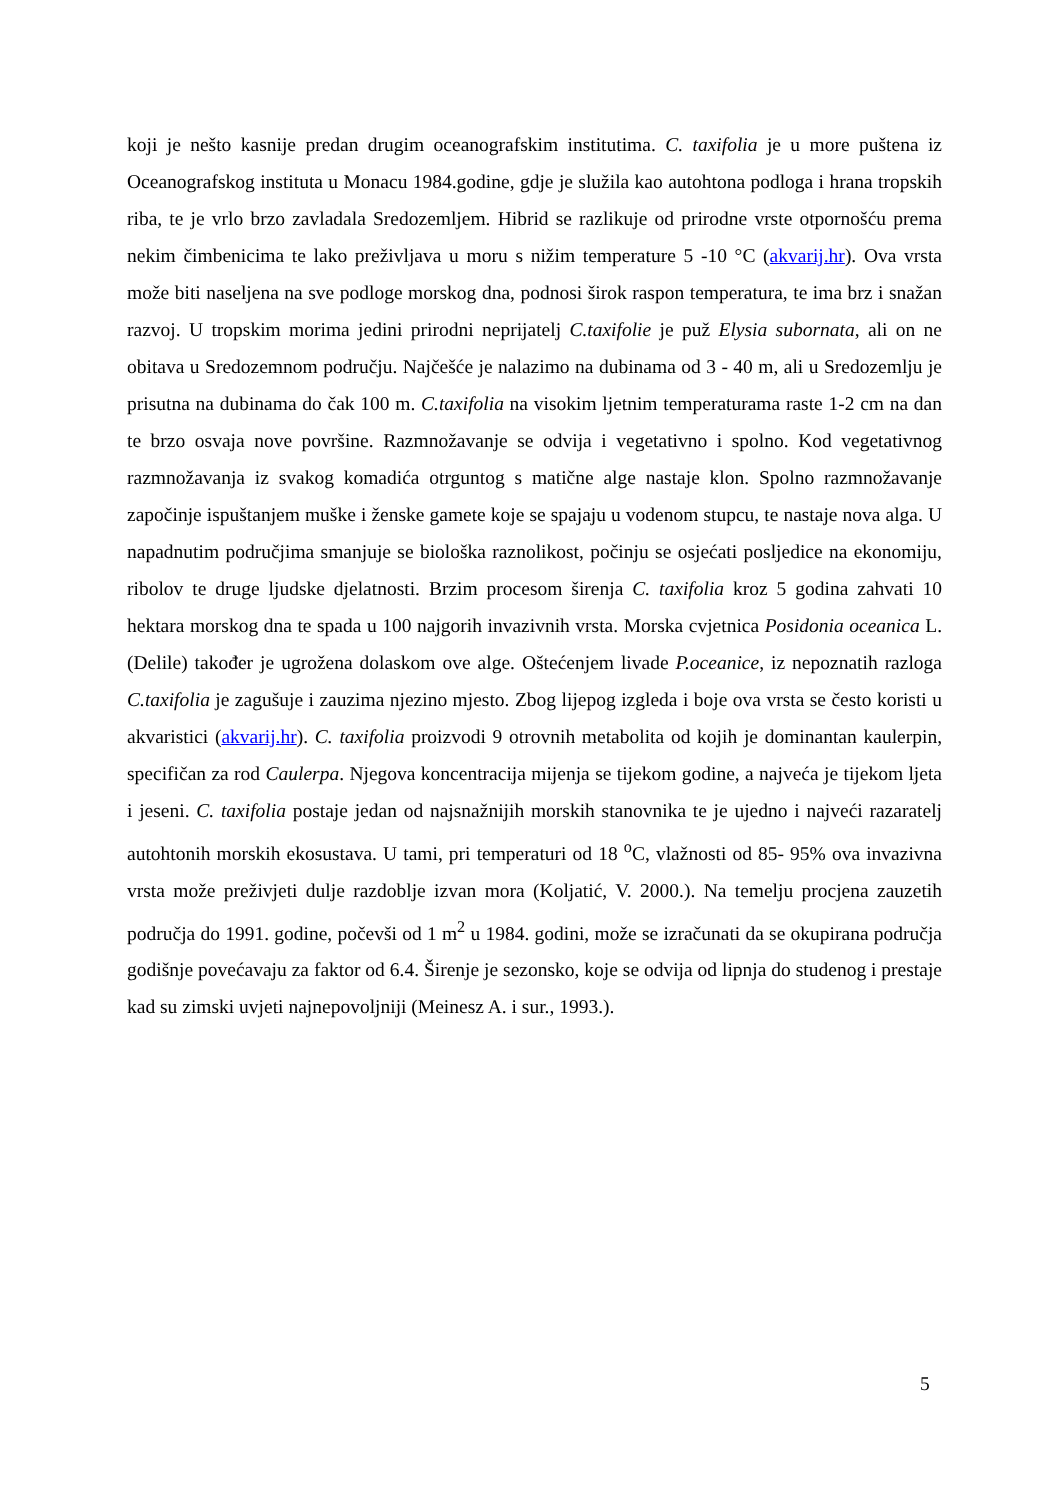koji je nešto kasnije predan drugim oceanografskim institutima. C. taxifolia je u more puštena iz Oceanografskog instituta u Monacu 1984.godine, gdje je služila kao autohtona podloga i hrana tropskih riba, te je vrlo brzo zavladala Sredozemljem. Hibrid se razlikuje od prirodne vrste otpornošću prema nekim čimbenicima te lako preživljava u moru s nižim temperature 5 -10 °C (akvarij.hr). Ova vrsta može biti naseljena na sve podloge morskog dna, podnosi širok raspon temperatura, te ima brz i snažan razvoj. U tropskim morima jedini prirodni neprijatelj C.taxifolie je puž Elysia subornata, ali on ne obitava u Sredozemnom području. Najčešće je nalazimo na dubinama od 3 - 40 m, ali u Sredozemlju je prisutna na dubinama do čak 100 m. C.taxifolia na visokim ljetnim temperaturama raste 1-2 cm na dan te brzo osvaja nove površine. Razmnožavanje se odvija i vegetativno i spolno. Kod vegetativnog razmnožavanja iz svakog komadića otrguntog s matične alge nastaje klon. Spolno razmnožavanje započinje ispuštanjem muške i ženske gamete koje se spajaju u vodenom stupcu, te nastaje nova alga. U napadnutim područjima smanjuje se biološka raznolikost, počinju se osjećati posljedice na ekonomiju, ribolov te druge ljudske djelatnosti. Brzim procesom širenja C. taxifolia kroz 5 godina zahvati 10 hektara morskog dna te spada u 100 najgorih invazivnih vrsta. Morska cvjetnica Posidonia oceanica L. (Delile) također je ugrožena dolaskom ove alge. Oštećenjem livade P.oceanice, iz nepoznatih razloga C.taxifolia je zagušuje i zauzima njezino mjesto. Zbog lijepog izgleda i boje ova vrsta se često koristi u akvaristici (akvarij.hr). C. taxifolia proizvodi 9 otrovnih metabolita od kojih je dominantan kaulerpin, specifičan za rod Caulerpa. Njegova koncentracija mijenja se tijekom godine, a najveća je tijekom ljeta i jeseni. C. taxifolia postaje jedan od najsnažnijih morskih stanovnika te je ujedno i najveći razaratelj autohtonih morskih ekosustava. U tami, pri temperaturi od 18 <sup>o</sup>C, vlažnosti od 85- 95% ova invazivna vrsta može preživjeti dulje razdoblje izvan mora (Koljatić, V. 2000.). Na temelju procjena zauzetih područja do 1991. godine, počevši od 1 m<sup>2</sup> u 1984. godini, može se izračunati da se okupirana područja godišnje povećavaju za faktor od 6.4. Širenje je sezonsko, koje se odvija od lipnja do studenog i prestaje kad su zimski uvjeti najnepovoljniji (Meinesz A. i sur., 1993.).
5